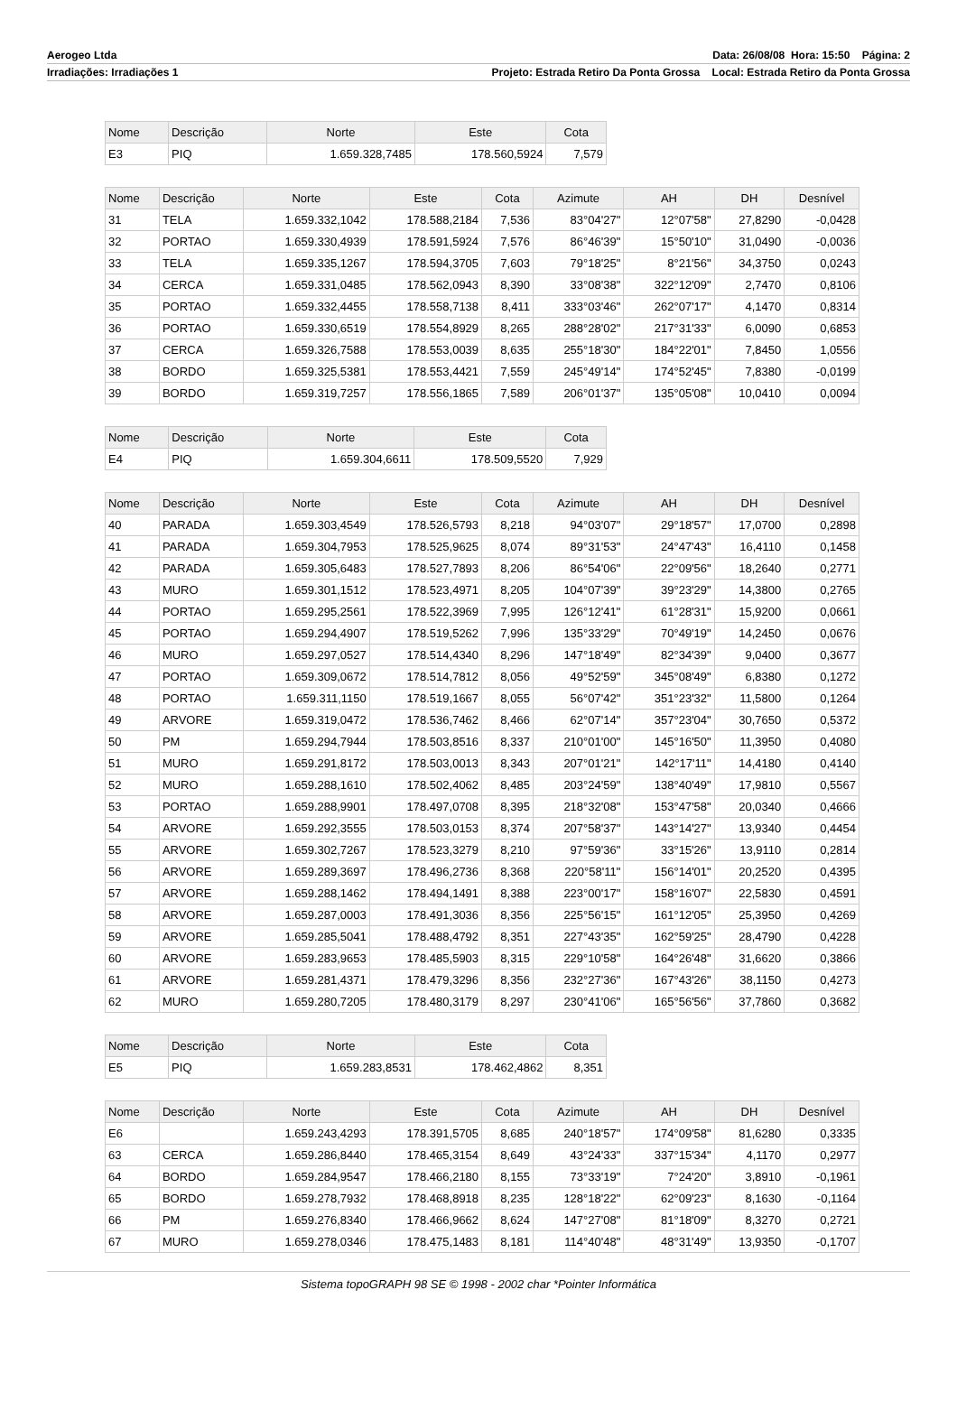Aerogeo Ltda Data: 26/08/08 Hora: 15:50 Página: 2
Irradiações: Irradiações 1 Projeto: Estrada Retiro Da Ponta Grossa Local: Estrada Retiro da Ponta Grossa
| Nome | Descrição | Norte | Este | Cota |
| --- | --- | --- | --- | --- |
| E3 | PIQ | 1.659.328,7485 | 178.560,5924 | 7,579 |
| Nome | Descrição | Norte | Este | Cota | Azimute | AH | DH | Desnível |
| --- | --- | --- | --- | --- | --- | --- | --- | --- |
| 31 | TELA | 1.659.332,1042 | 178.588,2184 | 7,536 | 83°04'27" | 12°07'58" | 27,8290 | -0,0428 |
| 32 | PORTAO | 1.659.330,4939 | 178.591,5924 | 7,576 | 86°46'39" | 15°50'10" | 31,0490 | -0,0036 |
| 33 | TELA | 1.659.335,1267 | 178.594,3705 | 7,603 | 79°18'25" | 8°21'56" | 34,3750 | 0,0243 |
| 34 | CERCA | 1.659.331,0485 | 178.562,0943 | 8,390 | 33°08'38" | 322°12'09" | 2,7470 | 0,8106 |
| 35 | PORTAO | 1.659.332,4455 | 178.558,7138 | 8,411 | 333°03'46" | 262°07'17" | 4,1470 | 0,8314 |
| 36 | PORTAO | 1.659.330,6519 | 178.554,8929 | 8,265 | 288°28'02" | 217°31'33" | 6,0090 | 0,6853 |
| 37 | CERCA | 1.659.326,7588 | 178.553,0039 | 8,635 | 255°18'30" | 184°22'01" | 7,8450 | 1,0556 |
| 38 | BORDO | 1.659.325,5381 | 178.553,4421 | 7,559 | 245°49'14" | 174°52'45" | 7,8380 | -0,0199 |
| 39 | BORDO | 1.659.319,7257 | 178.556,1865 | 7,589 | 206°01'37" | 135°05'08" | 10,0410 | 0,0094 |
| Nome | Descrição | Norte | Este | Cota |
| --- | --- | --- | --- | --- |
| E4 | PIQ | 1.659.304,6611 | 178.509,5520 | 7,929 |
| Nome | Descrição | Norte | Este | Cota | Azimute | AH | DH | Desnível |
| --- | --- | --- | --- | --- | --- | --- | --- | --- |
| 40 | PARADA | 1.659.303,4549 | 178.526,5793 | 8,218 | 94°03'07" | 29°18'57" | 17,0700 | 0,2898 |
| 41 | PARADA | 1.659.304,7953 | 178.525,9625 | 8,074 | 89°31'53" | 24°47'43" | 16,4110 | 0,1458 |
| 42 | PARADA | 1.659.305,6483 | 178.527,7893 | 8,206 | 86°54'06" | 22°09'56" | 18,2640 | 0,2771 |
| 43 | MURO | 1.659.301,1512 | 178.523,4971 | 8,205 | 104°07'39" | 39°23'29" | 14,3800 | 0,2765 |
| 44 | PORTAO | 1.659.295,2561 | 178.522,3969 | 7,995 | 126°12'41" | 61°28'31" | 15,9200 | 0,0661 |
| 45 | PORTAO | 1.659.294,4907 | 178.519,5262 | 7,996 | 135°33'29" | 70°49'19" | 14,2450 | 0,0676 |
| 46 | MURO | 1.659.297,0527 | 178.514,4340 | 8,296 | 147°18'49" | 82°34'39" | 9,0400 | 0,3677 |
| 47 | PORTAO | 1.659.309,0672 | 178.514,7812 | 8,056 | 49°52'59" | 345°08'49" | 6,8380 | 0,1272 |
| 48 | PORTAO | 1.659.311,1150 | 178.519,1667 | 8,055 | 56°07'42" | 351°23'32" | 11,5800 | 0,1264 |
| 49 | ARVORE | 1.659.319,0472 | 178.536,7462 | 8,466 | 62°07'14" | 357°23'04" | 30,7650 | 0,5372 |
| 50 | PM | 1.659.294,7944 | 178.503,8516 | 8,337 | 210°01'00" | 145°16'50" | 11,3950 | 0,4080 |
| 51 | MURO | 1.659.291,8172 | 178.503,0013 | 8,343 | 207°01'21" | 142°17'11" | 14,4180 | 0,4140 |
| 52 | MURO | 1.659.288,1610 | 178.502,4062 | 8,485 | 203°24'59" | 138°40'49" | 17,9810 | 0,5567 |
| 53 | PORTAO | 1.659.288,9901 | 178.497,0708 | 8,395 | 218°32'08" | 153°47'58" | 20,0340 | 0,4666 |
| 54 | ARVORE | 1.659.292,3555 | 178.503,0153 | 8,374 | 207°58'37" | 143°14'27" | 13,9340 | 0,4454 |
| 55 | ARVORE | 1.659.302,7267 | 178.523,3279 | 8,210 | 97°59'36" | 33°15'26" | 13,9110 | 0,2814 |
| 56 | ARVORE | 1.659.289,3697 | 178.496,2736 | 8,368 | 220°58'11" | 156°14'01" | 20,2520 | 0,4395 |
| 57 | ARVORE | 1.659.288,1462 | 178.494,1491 | 8,388 | 223°00'17" | 158°16'07" | 22,5830 | 0,4591 |
| 58 | ARVORE | 1.659.287,0003 | 178.491,3036 | 8,356 | 225°56'15" | 161°12'05" | 25,3950 | 0,4269 |
| 59 | ARVORE | 1.659.285,5041 | 178.488,4792 | 8,351 | 227°43'35" | 162°59'25" | 28,4790 | 0,4228 |
| 60 | ARVORE | 1.659.283,9653 | 178.485,5903 | 8,315 | 229°10'58" | 164°26'48" | 31,6620 | 0,3866 |
| 61 | ARVORE | 1.659.281,4371 | 178.479,3296 | 8,356 | 232°27'36" | 167°43'26" | 38,1150 | 0,4273 |
| 62 | MURO | 1.659.280,7205 | 178.480,3179 | 8,297 | 230°41'06" | 165°56'56" | 37,7860 | 0,3682 |
| Nome | Descrição | Norte | Este | Cota |
| --- | --- | --- | --- | --- |
| E5 | PIQ | 1.659.283,8531 | 178.462,4862 | 8,351 |
| Nome | Descrição | Norte | Este | Cota | Azimute | AH | DH | Desnível |
| --- | --- | --- | --- | --- | --- | --- | --- | --- |
| E6 | | 1.659.243,4293 | 178.391,5705 | 8,685 | 240°18'57" | 174°09'58" | 81,6280 | 0,3335 |
| 63 | CERCA | 1.659.286,8440 | 178.465,3154 | 8,649 | 43°24'33" | 337°15'34" | 4,1170 | 0,2977 |
| 64 | BORDO | 1.659.284,9547 | 178.466,2180 | 8,155 | 73°33'19" | 7°24'20" | 3,8910 | -0,1961 |
| 65 | BORDO | 1.659.278,7932 | 178.468,8918 | 8,235 | 128°18'22" | 62°09'23" | 8,1630 | -0,1164 |
| 66 | PM | 1.659.276,8340 | 178.466,9662 | 8,624 | 147°27'08" | 81°18'09" | 8,3270 | 0,2721 |
| 67 | MURO | 1.659.278,0346 | 178.475,1483 | 8,181 | 114°40'48" | 48°31'49" | 13,9350 | -0,1707 |
Sistema topoGRAPH 98 SE © 1998 - 2002 char *Pointer Informática